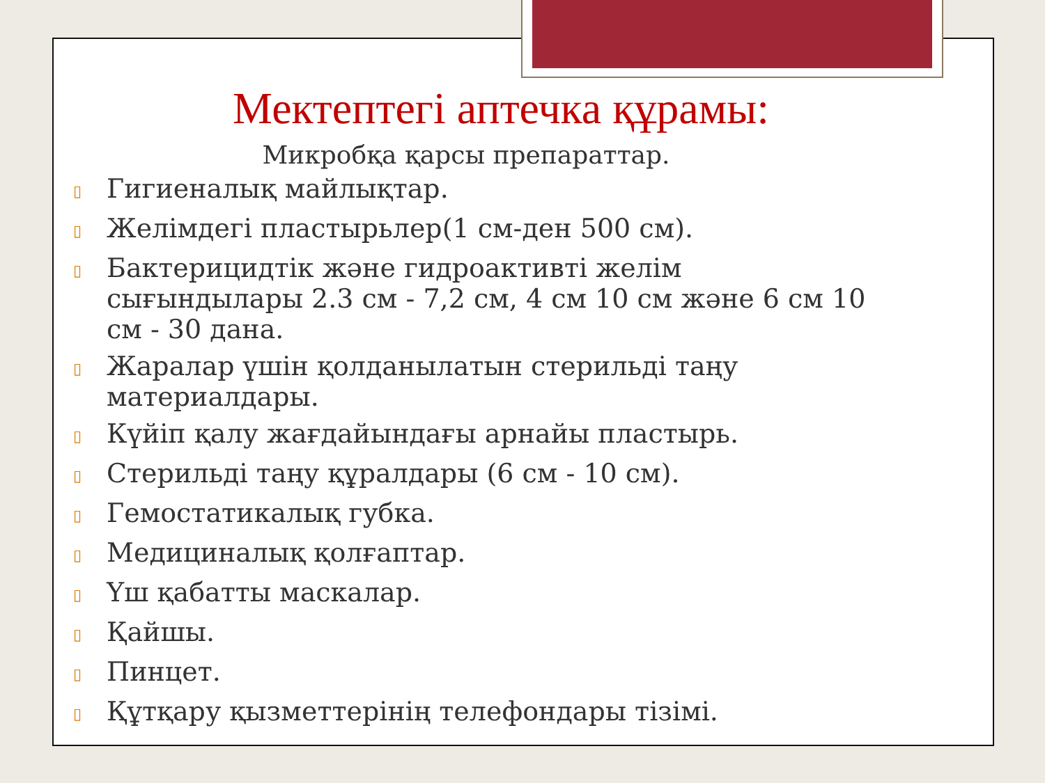Мектептегі аптечка құрамы:
Микробқа қарсы препараттар.
▯ Гигиеналық майлықтар.
▯ Желімдегі пластырьлер(1 см-ден 500 см).
▯ Бактерицидтік және гидроактивті желім сығындылары 2.3 см - 7,2 см, 4 см 10 см және 6 см 10 см - 30 дана.
▯ Жаралар үшін қолданылатын стерильді таңу материалдары.
▯ Күйіп қалу жағдайындағы арнайы пластырь.
▯ Стерильді таңу құралдары (6 см - 10 см).
▯ Гемостатикалық губка.
▯ Медициналық қолғаптар.
▯ Үш қабатты маскалар.
▯ Қайшы.
▯ Пинцет.
▯ Құтқару қызметтерінің телефондары тізімі.